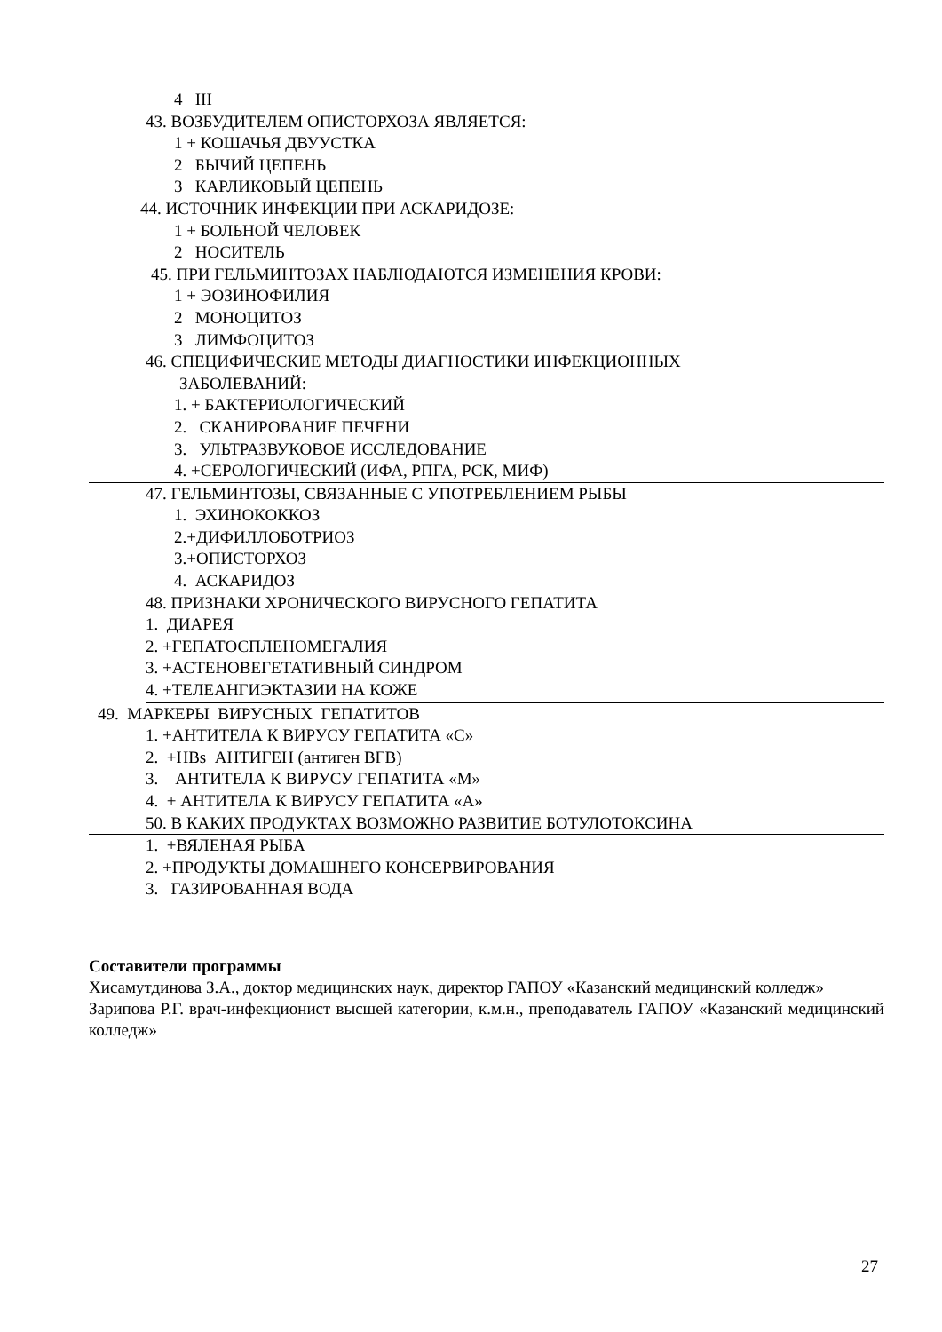4 III
43. ВОЗБУДИТЕЛЕМ ОПИСТОРХОЗА ЯВЛЯЕТСЯ:
1 + КОШАЧЬЯ ДВУУСТКА
2 БЫЧИЙ ЦЕПЕНЬ
3 КАРЛИКОВЫЙ ЦЕПЕНЬ
44. ИСТОЧНИК ИНФЕКЦИИ ПРИ АСКАРИДОЗЕ:
1 + БОЛЬНОЙ ЧЕЛОВЕК
2 НОСИТЕЛЬ
45. ПРИ ГЕЛЬМИНТОЗАХ НАБЛЮДАЮТСЯ ИЗМЕНЕНИЯ КРОВИ:
1 + ЭОЗИНОФИЛИЯ
2 МОНОЦИТОЗ
3 ЛИМФОЦИТОЗ
46. СПЕЦИФИЧЕСКИЕ МЕТОДЫ ДИАГНОСТИКИ ИНФЕКЦИОННЫХ
ЗАБОЛЕВАНИЙ:
1. + БАКТЕРИОЛОГИЧЕСКИЙ
2. СКАНИРОВАНИЕ ПЕЧЕНИ
3. УЛЬТРАЗВУКОВОЕ ИССЛЕДОВАНИЕ
4. +СЕРОЛОГИЧЕСКИЙ (ИФА, РПГА, РСК, МИФ)
47. ГЕЛЬМИНТОЗЫ, СВЯЗАННЫЕ С УПОТРЕБЛЕНИЕМ РЫБЫ
1. ЭХИНОКОККОЗ
2.+ДИФИЛЛОБОТРИОЗ
3.+ОПИСТОРХОЗ
4. АСКАРИДОЗ
48. ПРИЗНАКИ ХРОНИЧЕСКОГО ВИРУСНОГО ГЕПАТИТА
1. ДИАРЕЯ
2. +ГЕПАТОСПЛЕНОМЕГАЛИЯ
3. +АСТЕНОВЕГЕТАТИВНЫЙ СИНДРОМ
4. +ТЕЛЕАНГИЭКТАЗИИ НА КОЖЕ
49. МАРКЕРЫ ВИРУСНЫХ ГЕПАТИТОВ
1. +АНТИТЕЛА К ВИРУСУ ГЕПАТИТА «С»
2. +HBs АНТИГЕН (антиген ВГВ)
3. АНТИТЕЛА К ВИРУСУ ГЕПАТИТА «М»
4. + АНТИТЕЛА К ВИРУСУ ГЕПАТИТА «А»
50. В КАКИХ ПРОДУКТАХ ВОЗМОЖНО РАЗВИТИЕ БОТУЛОТОКСИНА
1. +ВЯЛЕНАЯ РЫБА
2. +ПРОДУКТЫ ДОМАШНЕГО КОНСЕРВИРОВАНИЯ
3. ГАЗИРОВАННАЯ ВОДА
Составители программы
Хисамутдинова З.А., доктор медицинских наук, директор ГАПОУ «Казанский медицинский колледж»
Зарипова Р.Г. врач-инфекционист высшей категории, к.м.н., преподаватель ГАПОУ «Казанский медицинский колледж»
27